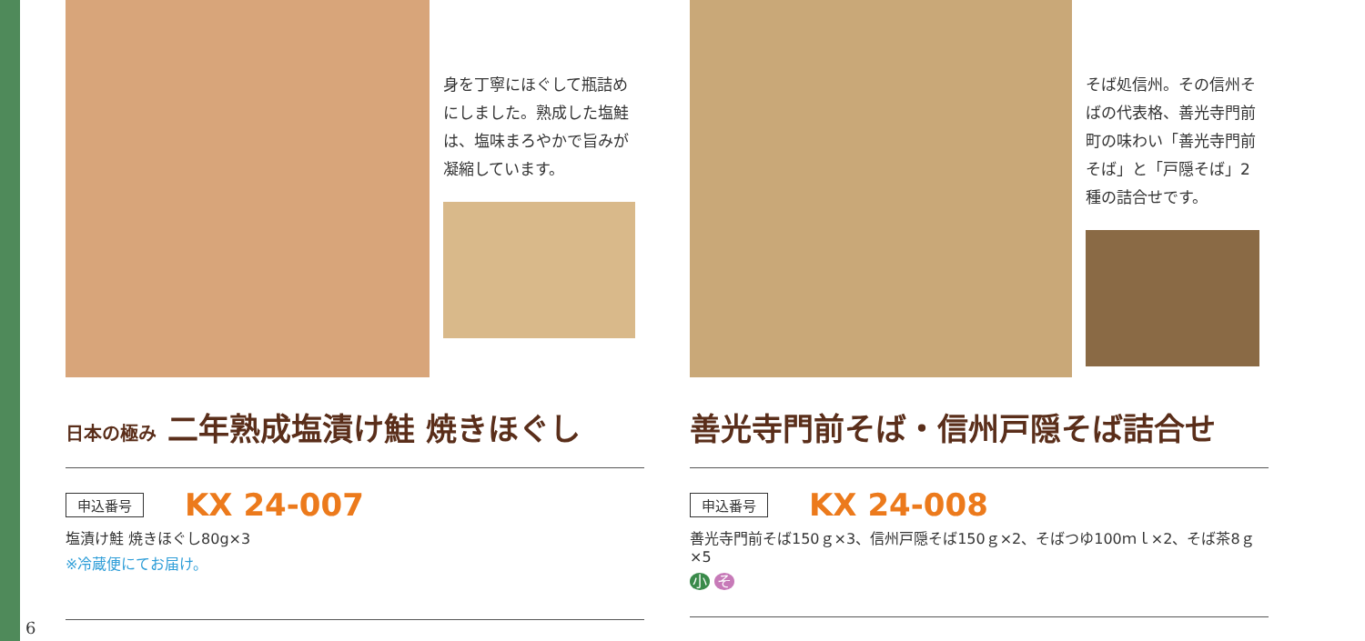身を丁寧にほぐして瓶詰めにしました。熟成した塩鮭は、塩味まろやかで旨みが凝縮しています。
日本の極み 二年熟成塩漬け鮭 焼きほぐし
申込番号 KX 24-007
塩漬け鮭 焼きほぐし80g×3
※冷蔵便にてお届け。
そば処信州。その信州そばの代表格、善光寺門前町の味わい「善光寺門前そば」と「戸隠そば」2種の詰合せです。
善光寺門前そば・信州戸隠そば詰合せ
申込番号 KX 24-008
善光寺門前そば150ｇ×3、信州戸隠そば150ｇ×2、そばつゆ100ｍｌ×2、そば茶8ｇ×5
小 そ
6